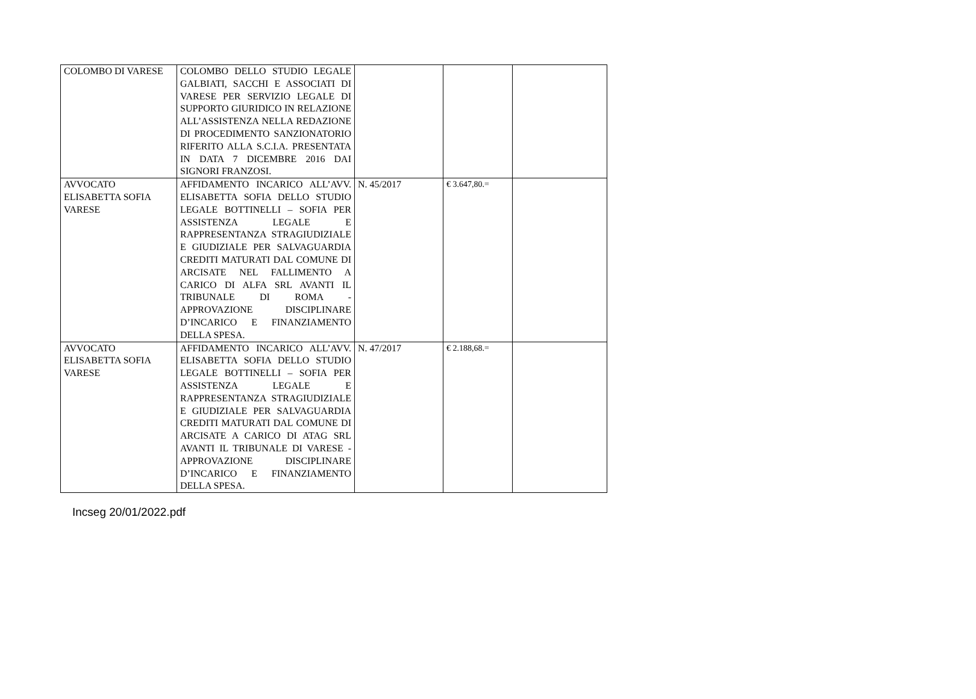| COLOMBO DI VARESE | COLOMBO DELLO STUDIO LEGALE GALBIATI, SACCHI E ASSOCIATI DI VARESE PER SERVIZIO LEGALE DI SUPPORTO GIURIDICO IN RELAZIONE ALL’ASSISTENZA NELLA REDAZIONE DI PROCEDIMENTO SANZIONATORIO RIFERITO ALLA S.C.I.A. PRESENTATA IN DATA 7 DICEMBRE 2016 DAI SIGNORI FRANZOSI. | | | |
| AVVOCATO ELISABETTA SOFIA VARESE | AFFIDAMENTO INCARICO ALL’AVV. ELISABETTA SOFIA DELLO STUDIO LEGALE BOTTINELLI – SOFIA PER ASSISTENZA LEGALE E RAPPRESENTANZA STRAGIUDIZIALE E GIUDIZIALE PER SALVAGUARDIA CREDITI MATURATI DAL COMUNE DI ARCISATE NEL FALLIMENTO A CARICO DI ALFA SRL AVANTI IL TRIBUNALE DI ROMA - APPROVAZIONE DISCIPLINARE D’INCARICO E FINANZIAMENTO DELLA SPESA. | N. 45/2017 | € 3.647,80.= | |
| AVVOCATO ELISABETTA SOFIA VARESE | AFFIDAMENTO INCARICO ALL’AVV. ELISABETTA SOFIA DELLO STUDIO LEGALE BOTTINELLI – SOFIA PER ASSISTENZA LEGALE E RAPPRESENTANZA STRAGIUDIZIALE E GIUDIZIALE PER SALVAGUARDIA CREDITI MATURATI DAL COMUNE DI ARCISATE A CARICO DI ATAG SRL AVANTI IL TRIBUNALE DI VARESE - APPROVAZIONE DISCIPLINARE D’INCARICO E FINANZIAMENTO DELLA SPESA. | N. 47/2017 | € 2.188,68.= | |
Incseg 20/01/2022.pdf